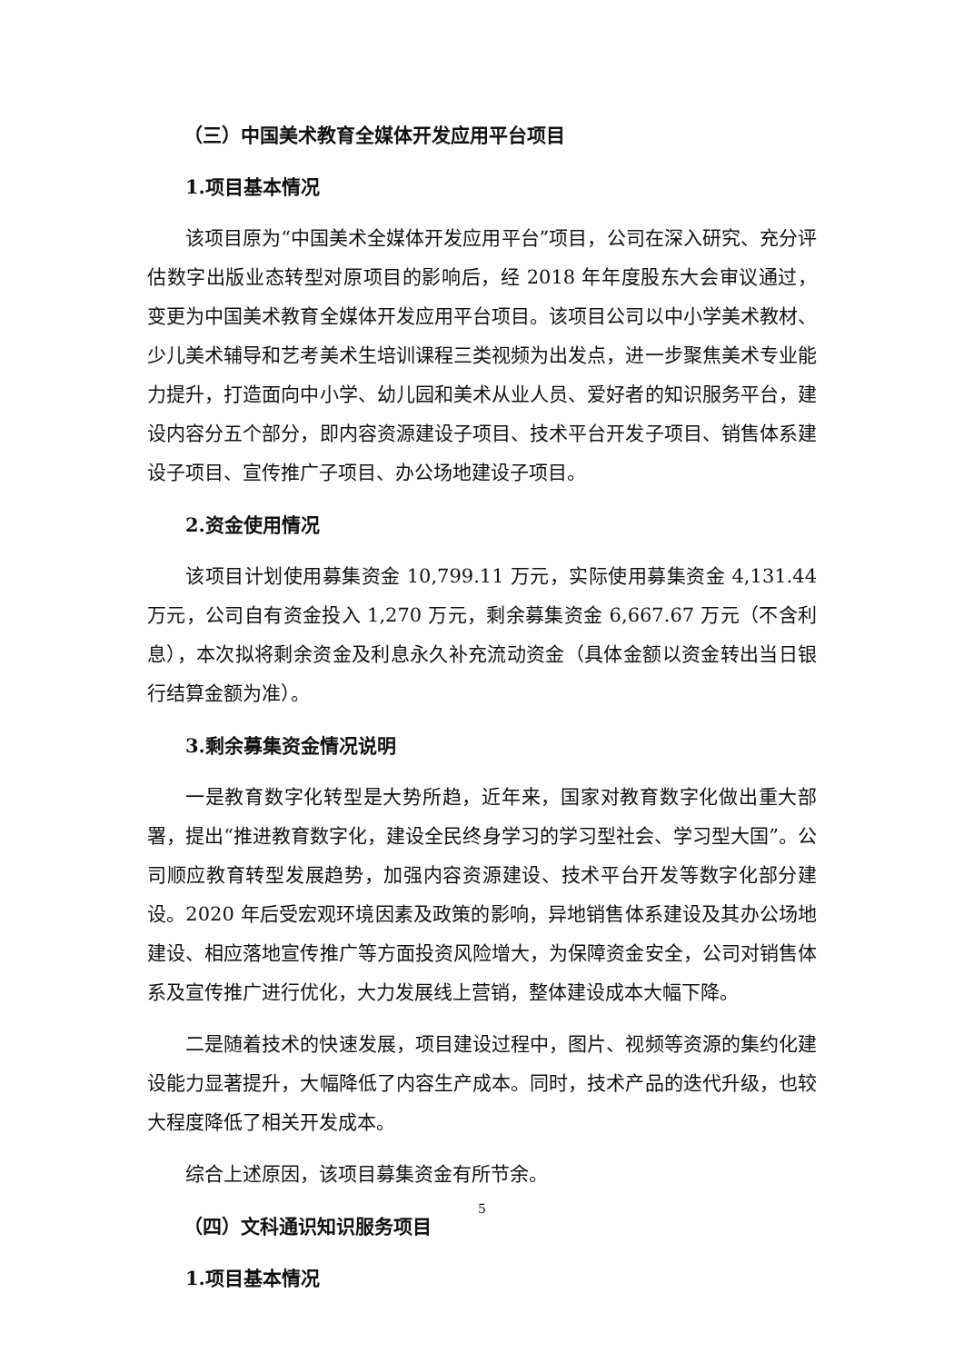（三）中国美术教育全媒体开发应用平台项目
1.项目基本情况
该项目原为“中国美术全媒体开发应用平台”项目，公司在深入研究、充分评估数字出版业态转型对原项目的影响后，经 2018 年年度股东大会审议通过，变更为中国美术教育全媒体开发应用平台项目。该项目公司以中小学美术教材、少儿美术辅导和艺考美术生培训课程三类视频为出发点，进一步聚焦美术专业能力提升，打造面向中小学、幼儿园和美术从业人员、爱好者的知识服务平台，建设内容分五个部分，即内容资源建设子项目、技术平台开发子项目、销售体系建设子项目、宣传推广子项目、办公场地建设子项目。
2.资金使用情况
该项目计划使用募集资金 10,799.11 万元，实际使用募集资金 4,131.44 万元，公司自有资金投入 1,270 万元，剩余募集资金 6,667.67 万元（不含利息），本次拟将剩余资金及利息永久补充流动资金（具体金额以资金转出当日银行结算金额为准）。
3.剩余募集资金情况说明
一是教育数字化转型是大势所趋，近年来，国家对教育数字化做出重大部署，提出“推进教育数字化，建设全民终身学习的学习型社会、学习型大国”。公司顺应教育转型发展趋势，加强内容资源建设、技术平台开发等数字化部分建设。2020 年后受宏观环境因素及政策的影响，异地销售体系建设及其办公场地建设、相应落地宣传推广等方面投资风险增大，为保障资金安全，公司对销售体系及宣传推广进行优化，大力发展线上营销，整体建设成本大幅下降。
二是随着技术的快速发展，项目建设过程中，图片、视频等资源的集约化建设能力显著提升，大幅降低了内容生产成本。同时，技术产品的迭代升级，也较大程度降低了相关开发成本。
综合上述原因，该项目募集资金有所节余。
（四）文科通识知识服务项目
1.项目基本情况
5